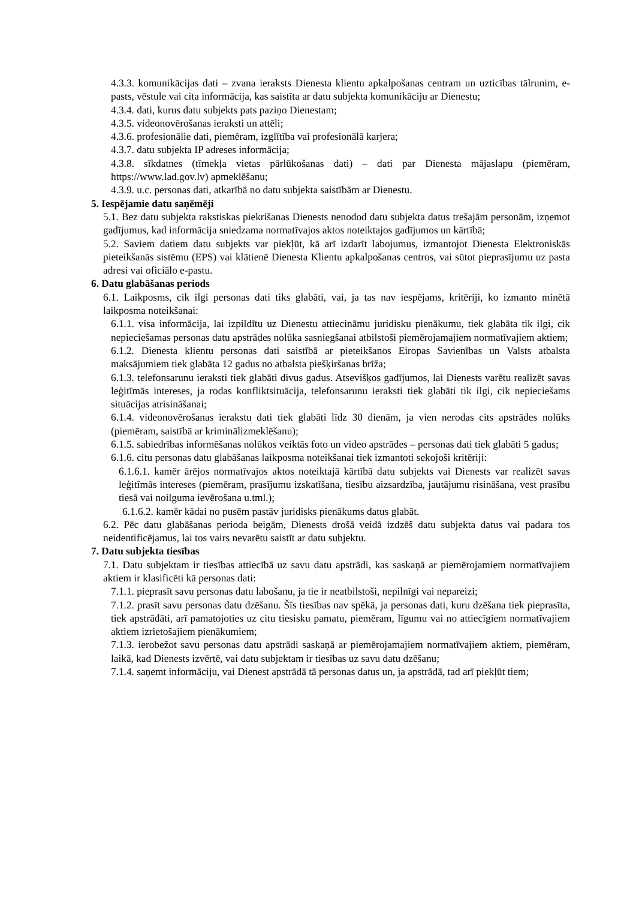4.3.3. komunikācijas dati – zvana ieraksts Dienesta klientu apkalpošanas centram un uzticības tālrunim, e-pasts, vēstule vai cita informācija, kas saistīta ar datu subjekta komunikāciju ar Dienestu;
4.3.4. dati, kurus datu subjekts pats paziņo Dienestam;
4.3.5. videonovērošanas ieraksti un attēli;
4.3.6. profesionālie dati, piemēram, izglītība vai profesionālā karjera;
4.3.7. datu subjekta IP adreses informācija;
4.3.8. sīkdatnes (tīmekļa vietas pārlūkošanas dati) – dati par Dienesta mājaslapu (piemēram, https://www.lad.gov.lv) apmeklēšanu;
4.3.9. u.c. personas dati, atkarībā no datu subjekta saistībām ar Dienestu.
5. Iespējamie datu saņēmēji
5.1. Bez datu subjekta rakstiskas piekrišanas Dienests nenodod datu subjekta datus trešajām personām, izņemot gadījumus, kad informācija sniedzama normatīvajos aktos noteiktajos gadījumos un kārtībā;
5.2. Saviem datiem datu subjekts var piekļūt, kā arī izdarīt labojumus, izmantojot Dienesta Elektroniskās pieteikšanās sistēmu (EPS) vai klātienē Dienesta Klientu apkalpošanas centros, vai sūtot pieprasījumu uz pasta adresi vai oficiālo e-pastu.
6. Datu glabāšanas periods
6.1. Laikposms, cik ilgi personas dati tiks glabāti, vai, ja tas nav iespējams, kritēriji, ko izmanto minētā laikposma noteikšanai:
6.1.1. visa informācija, lai izpildītu uz Dienestu attiecināmu juridisku pienākumu, tiek glabāta tik ilgi, cik nepieciešamas personas datu apstrādes nolūka sasniegšanai atbilstoši piemērojamajiem normatīvajiem aktiem;
6.1.2. Dienesta klientu personas dati saistībā ar pieteikšanos Eiropas Savienības un Valsts atbalsta maksājumiem tiek glabāta 12 gadus no atbalsta piešķiršanas brīža;
6.1.3. telefonsarunu ieraksti tiek glabāti divus gadus. Atsevišķos gadījumos, lai Dienests varētu realizēt savas leģitīmās intereses, ja rodas konfliktsituācija, telefonsarunu ieraksti tiek glabāti tik ilgi, cik nepieciešams situācijas atrisināšanai;
6.1.4. videonovērošanas ierakstu dati tiek glabāti līdz 30 dienām, ja vien nerodas cits apstrādes nolūks (piemēram, saistībā ar kriminālizmeklēšanu);
6.1.5. sabiedrības informēšanas nolūkos veiktās foto un video apstrādes – personas dati tiek glabāti 5 gadus;
6.1.6. citu personas datu glabāšanas laikposma noteikšanai tiek izmantoti sekojoši kritēriji:
6.1.6.1. kamēr ārējos normatīvajos aktos noteiktajā kārtībā datu subjekts vai Dienests var realizēt savas leģitīmās intereses (piemēram, prasījumu izskatīšana, tiesību aizsardzība, jautājumu risināšana, vest prasību tiesā vai noilguma ievērošana u.tml.);
6.1.6.2. kamēr kādai no pusēm pastāv juridisks pienākums datus glabāt.
6.2. Pēc datu glabāšanas perioda beigām, Dienests drošā veidā izdzēš datu subjekta datus vai padara tos neidentificējamus, lai tos vairs nevarētu saistīt ar datu subjektu.
7. Datu subjekta tiesības
7.1. Datu subjektam ir tiesības attiecībā uz savu datu apstrādi, kas saskaņā ar piemērojamiem normatīvajiem aktiem ir klasificēti kā personas dati:
7.1.1. pieprasīt savu personas datu labošanu, ja tie ir neatbilstoši, nepilnīgi vai nepareizi;
7.1.2. prasīt savu personas datu dzēšanu. Šīs tiesības nav spēkā, ja personas dati, kuru dzēšana tiek pieprasīta, tiek apstrādāti, arī pamatojoties uz citu tiesisku pamatu, piemēram, līgumu vai no attiecīgiem normatīvajiem aktiem izrietošajiem pienākumiem;
7.1.3. ierobežot savu personas datu apstrādi saskaņā ar piemērojamajiem normatīvajiem aktiem, piemēram, laikā, kad Dienests izvērtē, vai datu subjektam ir tiesības uz savu datu dzēšanu;
7.1.4. saņemt informāciju, vai Dienest apstrādā tā personas datus un, ja apstrādā, tad arī piekļūt tiem;